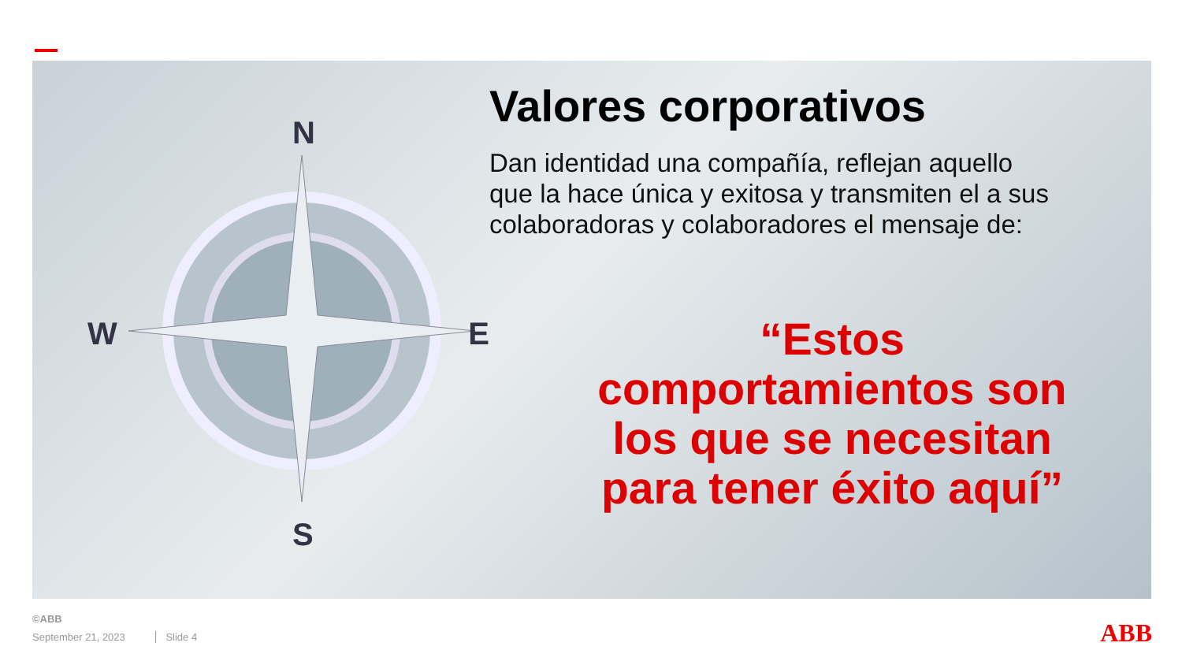N
S
W
E
Valores corporativos
Dan identidad una compañía, reflejan aquello que la hace única y exitosa y transmiten el a sus colaboradoras y colaboradores el mensaje de:
“Estos comportamientos son los que se necesitan para tener éxito aquí”
©ABB
September 21, 2023 Slide 4
ABB